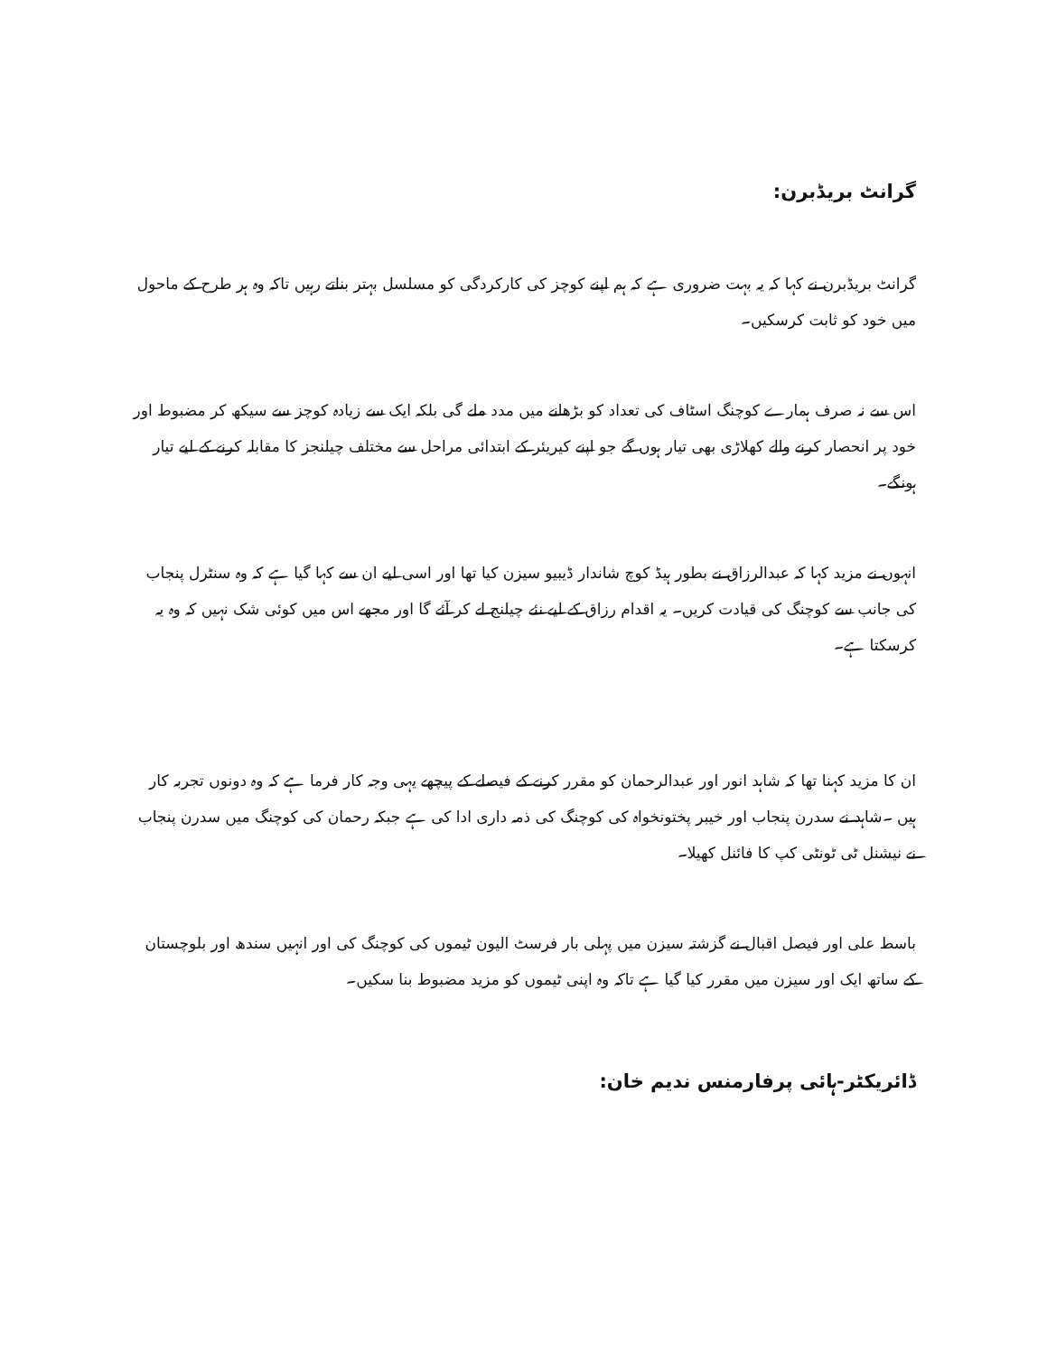گرانٹ بریڈبرن:
گرانٹ بریڈبرن نے کہا کہ یہ بہت ضروری ہے کہ ہم اپنے کوچز کی کارکردگی کو مسلسل بہتر بناتے رہیں تاکہ وہ ہر طرح کے ماحول میں خود کو ثابت کرسکیں۔
اس سے نہ صرف ہمارے کوچنگ اسٹاف کی تعداد کو بڑھانے میں مدد ملے گی بلکہ ایک سے زیادہ کوچز سے سیکھ کر مضبوط اور خود پر انحصار کرنے والے کھلاڑی بھی تیار ہوں گے جو اپنے کیریئر کے ابتدائی مراحل سے مختلف چیلنجز کا مقابلہ کرنے کے لیے تیار ہونگے۔
انہوں نے مزید کہا کہ عبدالرزاق نے بطور ہیڈ کوچ شاندار ڈیبیو سیزن کیا تھا اور اسی لیے ان سے کہا گیا ہے کہ وہ سنٹرل پنجاب کی جانب سے کوچنگ کی قیادت کریں۔ یہ اقدام رزاق کے لیے نئے چیلنج لے کر آئے گا اور مجھے اس میں کوئی شک نہیں کہ وہ یہ کرسکتا ہے۔
ان کا مزید کہنا تھا کہ شاہد انور اور عبدالرحمان کو مقرر کرنے کے فیصلے کے پیچھے یہی وجہ کار فرما ہے کہ وہ دونوں تجربہ کار ہیں ۔شاہد نے سدرن پنجاب اور خیبر پختونخواہ کی کوچنگ کی ذمہ داری ادا کی ہے جبکہ رحمان کی کوچنگ میں سدرن پنجاب نے نیشنل ٹی ٹونٹی کپ کا فائنل کھیلا۔
باسط علی اور فیصل اقبال نے گزشتہ سیزن میں پہلی بار فرسٹ الیون ٹیموں کی کوچنگ کی اور انہیں سندھ اور بلوچستان کے ساتھ ایک اور سیزن میں مقرر کیا گیا ہے تاکہ وہ اپنی ٹیموں کو مزید مضبوط بنا سکیں۔
ڈائریکٹر-ہائی پرفارمنس ندیم خان: